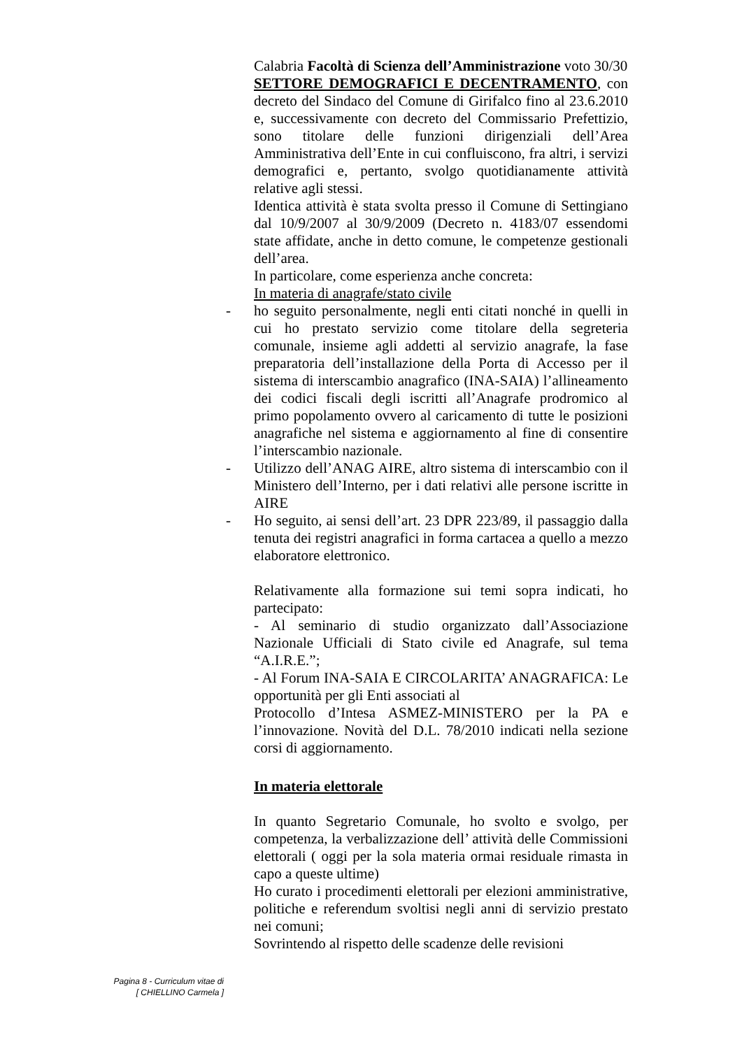Calabria Facoltà di Scienza dell’Amministrazione voto 30/30
SETTORE DEMOGRAFICI E DECENTRAMENTO, con decreto del Sindaco del Comune di Girifalco fino al 23.6.2010 e, successivamente con decreto del Commissario Prefettizio, sono titolare delle funzioni dirigenziali dell’Area Amministrativa dell’Ente in cui confluiscono, fra altri, i servizi demografici e, pertanto, svolgo quotidianamente attività relative agli stessi.
Identica attività è stata svolta presso il Comune di Settingiano dal 10/9/2007 al 30/9/2009 (Decreto n. 4183/07 essendomi state affidate, anche in detto comune, le competenze gestionali dell’area.
In particolare, come esperienza anche concreta:
In materia di anagrafe/stato civile
- ho seguito personalmente, negli enti citati nonché in quelli in cui ho prestato servizio come titolare della segreteria comunale, insieme agli addetti al servizio anagrafe, la fase preparatoria dell’installazione della Porta di Accesso per il sistema di interscambio anagrafico (INA-SAIA) l’allineamento dei codici fiscali degli iscritti all’Anagrafe prodromico al primo popolamento ovvero al caricamento di tutte le posizioni anagrafiche nel sistema e aggiornamento al fine di consentire l’interscambio nazionale.
- Utilizzo dell’ANAG AIRE, altro sistema di interscambio con il Ministero dell’Interno, per i dati relativi alle persone iscritte in AIRE
- Ho seguito, ai sensi dell’art. 23 DPR 223/89, il passaggio dalla tenuta dei registri anagrafici in forma cartacea a quello a mezzo elaboratore elettronico.
Relativamente alla formazione sui temi sopra indicati, ho partecipato:
- Al seminario di studio organizzato dall’Associazione Nazionale Ufficiali di Stato civile ed Anagrafe, sul tema “A.I.R.E.”;
- Al Forum INA-SAIA E CIRCOLARITA’ ANAGRAFICA: Le opportunità per gli Enti associati al
Protocollo d’Intesa ASMEZ-MINISTERO per la PA e l’innovazione. Novità del D.L. 78/2010 indicati nella sezione corsi di aggiornamento.
In materia elettorale
In quanto Segretario Comunale, ho svolto e svolgo, per competenza, la verbalizzazione dell’ attività delle Commissioni elettorali ( oggi per la sola materia ormai residuale rimasta in capo a queste ultime)
Ho curato i procedimenti elettorali per elezioni amministrative, politiche e referendum svoltisi negli anni di servizio prestato nei comuni;
Sovrintendo al rispetto delle scadenze delle revisioni
Pagina 8 - Curriculum vitae di
[ CHIELLINO Carmela ]